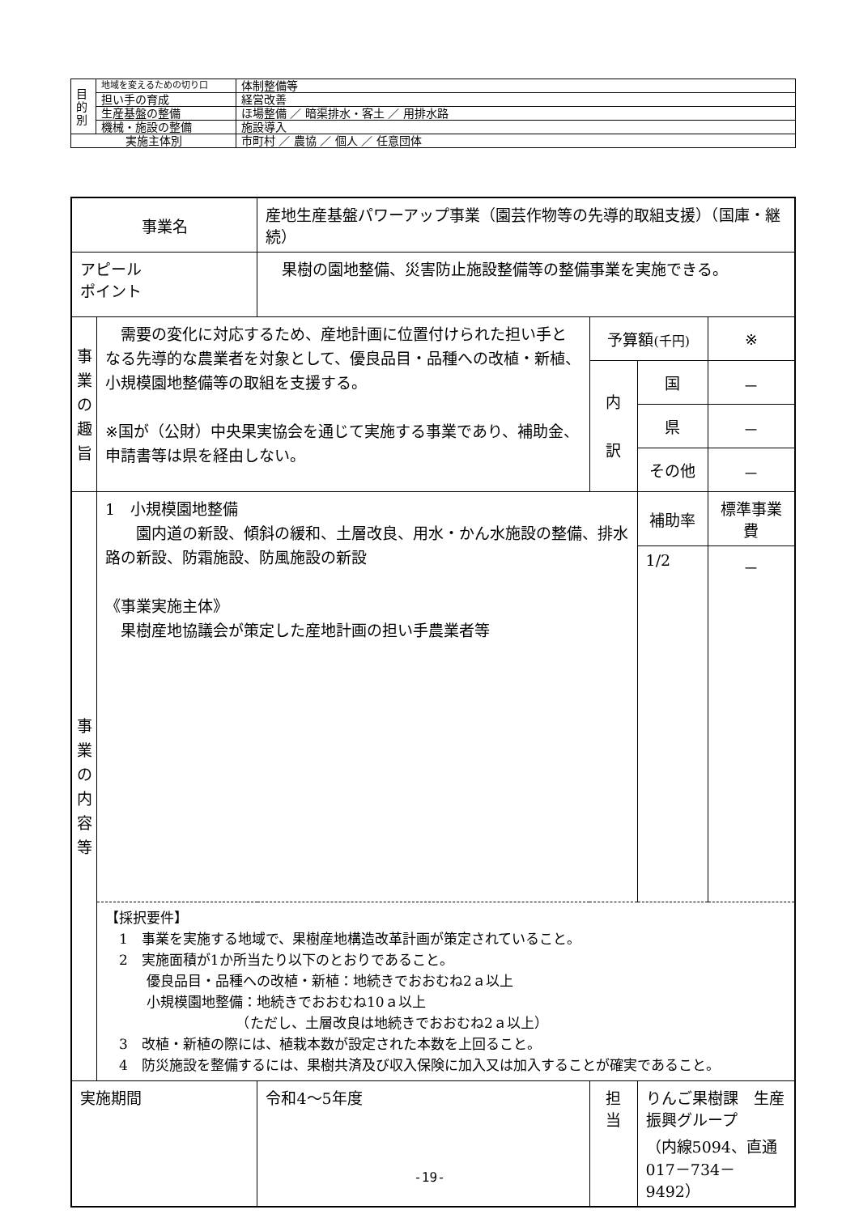| 目 的 別 | 地域を変えるための切り口 | 体制整備等 |
| | 担い手の育成 | 経営改善 |
| | 生産基盤の整備 | ほ場整備 ／ 暗渠排水・客土 ／ 用排水路 |
| | 機械・施設の整備 | 施設導入 |
| 実施主体別 | | 市町村 ／ 農協 ／ 個人 ／ 任意団体 |
| 事業名 | | 産地生産基盤パワーアップ事業（園芸作物等の先導的取組支援）（国庫・継続） | | | |
| アピール ポイント | | 果樹の園地整備、災害防止施設整備等の整備事業を実施できる。 | | | |
| 事 業 の 趣 旨 | 需要の変化に対応するため、産地計画に位置付けられた担い手となる先導的な農業者を対象として、優良品目・品種への改植・新植、小規模園地整備等の取組を支援する。 ※国が（公財）中央果実協会を通じて実施する事業であり、補助金、申請書等は県を経由しない。 | | 予算額 (千円) | | ※ |
| | | | 内 訳 | 国 | － |
| | | | | 県 | － |
| | | | | その他 | － |
| 事 業 の 内 容 等 | 1 小規模園地整備 園内道の新設、傾斜の緩和、土層改良、用水・かん水施設の整備、排水路の新設、防霜施設、防風施設の新設 《事業実施主体》 果樹産地協議会が策定した産地計画の担い手農業者等 | | | 補助率 | 標準事業費 |
| | | | | 1/2 | － |
| | 【採択要件】 1 事業を実施する地域で、果樹産地構造改革計画が策定されていること。 2 実施面積が1か所当たり以下のとおりであること。 優良品目・品種への改植・新植：地続きでおおむね2ａ以上 小規模園地整備：地続きでおおむね10ａ以上 （ただし、土層改良は地続きでおおむね2ａ以上） 3 改植・新植の際には、植栽本数が設定された本数を上回ること。 4 防災施設を整備するには、果樹共済及び収入保険に加入又は加入することが確実であること。 | | | | |
| 実施期間 | | 令和4～5年度 | 担 当 | りんご果樹課 生産振興グループ （内線5094、直通017－734－9492） | |
-19-